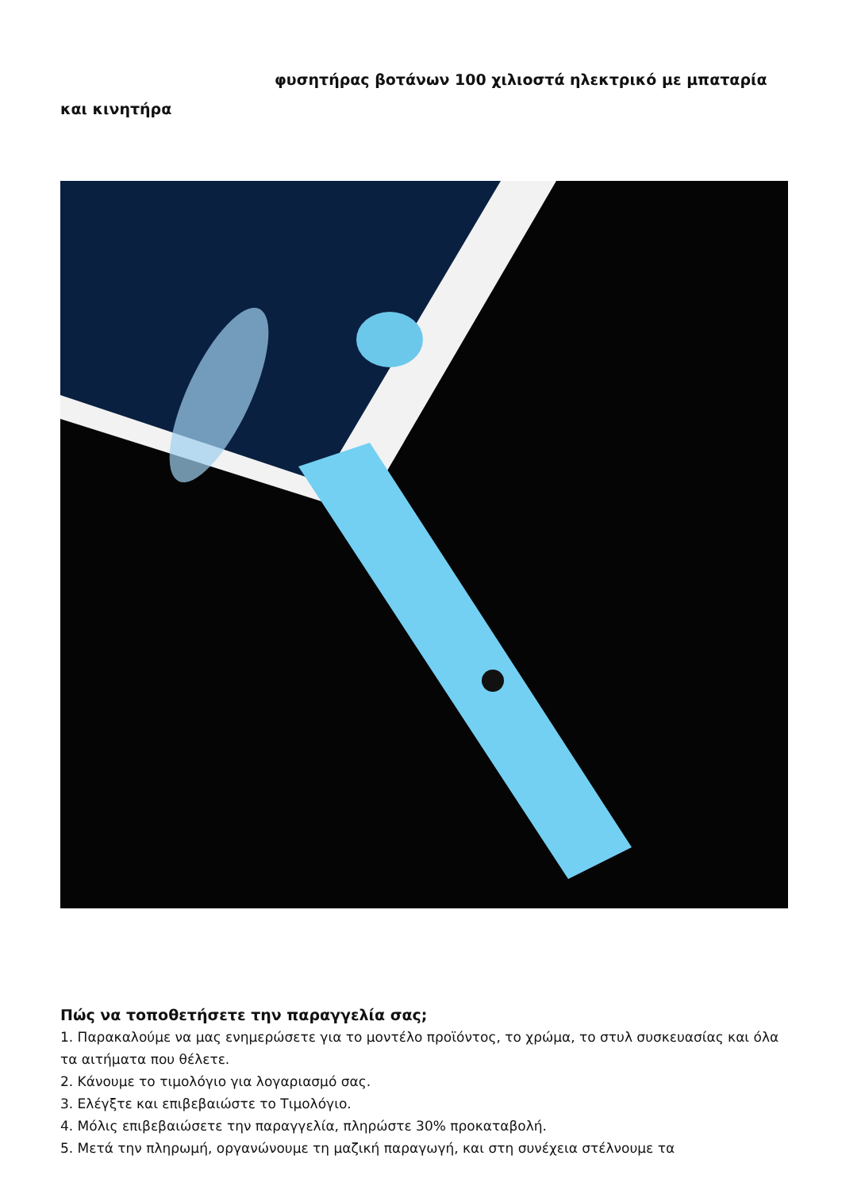φυσητήρας βοτάνων 100 χιλιοστά ηλεκτρικό με μπαταρία και κινητήρα
Πώς να τοποθετήσετε την παραγγελία σας;
1. Παρακαλούμε να μας ενημερώσετε για το μοντέλο προϊόντος, το χρώμα, το στυλ συσκευασίας και όλα τα αιτήματα που θέλετε.
2. Κάνουμε το τιμολόγιο για λογαριασμό σας.
3. Ελέγξτε και επιβεβαιώστε το Τιμολόγιο.
4. Μόλις επιβεβαιώσετε την παραγγελία, πληρώστε 30% προκαταβολή.
5. Μετά την πληρωμή, οργανώνουμε τη μαζική παραγωγή, και στη συνέχεια στέλνουμε τα